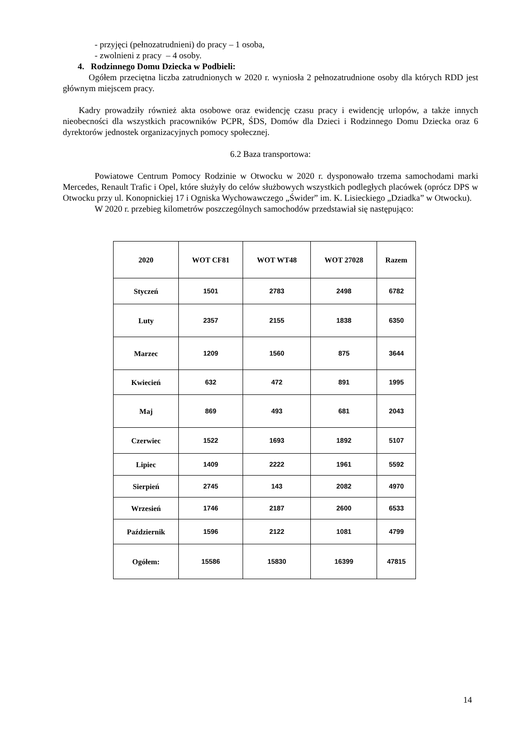- przyjęci (pełnozatrudnieni) do pracy – 1 osoba,
- zwolnieni z pracy – 4 osoby.
4. Rodzinnego Domu Dziecka w Podbieli:
Ogółem przeciętna liczba zatrudnionych w 2020 r. wyniosła 2 pełnozatrudnione osoby dla których RDD jest głównym miejscem pracy.
Kadry prowadziły również akta osobowe oraz ewidencję czasu pracy i ewidencję urlopów, a także innych nieobecności dla wszystkich pracowników PCPR, ŚDS, Domów dla Dzieci i Rodzinnego Domu Dziecka oraz 6 dyrektorów jednostek organizacyjnych pomocy społecznej.
6.2 Baza transportowa:
Powiatowe Centrum Pomocy Rodzinie w Otwocku w 2020 r. dysponowało trzema samochodami marki Mercedes, Renault Trafic i Opel, które służyły do celów służbowych wszystkich podległych placówek (oprócz DPS w Otwocku przy ul. Konopnickiej 17 i Ogniska Wychowawczego „Świder” im. K. Lisieckiego „Dziadka” w Otwocku).
W 2020 r. przebieg kilometrów poszczególnych samochodów przedstawiał się następująco:
| 2020 | WOT CF81 | WOT WT48 | WOT 27028 | Razem |
| --- | --- | --- | --- | --- |
| Styczeń | 1501 | 2783 | 2498 | 6782 |
| Luty | 2357 | 2155 | 1838 | 6350 |
| Marzec | 1209 | 1560 | 875 | 3644 |
| Kwiecień | 632 | 472 | 891 | 1995 |
| Maj | 869 | 493 | 681 | 2043 |
| Czerwiec | 1522 | 1693 | 1892 | 5107 |
| Lipiec | 1409 | 2222 | 1961 | 5592 |
| Sierpień | 2745 | 143 | 2082 | 4970 |
| Wrzesień | 1746 | 2187 | 2600 | 6533 |
| Październik | 1596 | 2122 | 1081 | 4799 |
| Ogółem: | 15586 | 15830 | 16399 | 47815 |
14